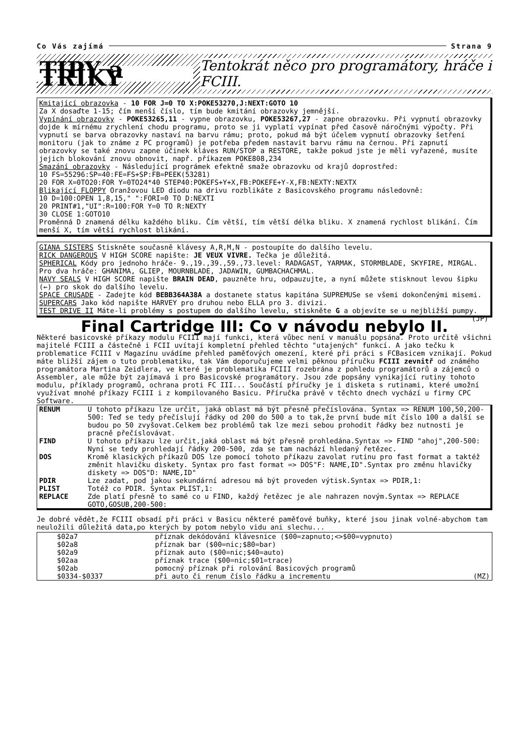Co Vás zajímá Strana 9
TIPY a TRIKY Tentokrát něco pro programátory, hráče i FCIII.
Kmitající obrazovka - 10 FOR J=0 TO X:POKE53270,J:NEXT:GOTO 10
Za X dosaďte 1-15; čím menší číslo, tím bude kmitání obrazovky jemnější.
Vypínání obrazovky - POKE53265,11 - vypne obrazovku, POKE53267,27 - zapne obrazovku. Při vypnutí obrazovky dojde k mírnému zrychlení chodu programu, proto se ji vyplatí vypínat před časově náročnými výpočty. Při vypnutí se barva obrazovky nastaví na barvu rámu; proto, pokud má být účelem vypnutí obrazovky šetření monitoru (jak to známe z PC programů) je potřeba předem nastavit barvu rámu na černou. Při zapnutí obrazovky se také znovu zapne účinek kláves RUN/STOP a RESTORE, takže pokud jste je měli vyřazené, musíte jejich blokování znovu obnovit, např. příkazem POKE808,234
Smazání obrazovky - Následující prográmek efektně smaže obrazovku od krajů doprostřed:
10 FS=55296:SP=40:FE=FS+SP:FB=PEEK(53281)
20 FOR X=0TO20:FOR Y=0TO24*40 STEP40:POKEFS+Y+X,FB:POKEFE+Y-X,FB:NEXTY:NEXTX
Blikající FLOPPY Oranžovou LED diodu na drivu rozblikáte z Basicovského programu následovně:
10 D=100:OPEN 1,8,15," ":FORI=0 TO D:NEXTI
20 PRINT#1,"UI":R=100:FOR Y=0 TO R:NEXTY
30 CLOSE 1:GOTO10
Proměnná D znamená délku každého bliku. Čím větší, tím větší délka bliku. X znamená rychlost blikání. Čím menší X, tím větší rychlost blikání.
GIANA SISTERS Stiskněte současně klávesy A,R,M,N - postoupíte do dalšího levelu.
RICK DANGEROUS V HIGH SCORE napište: JE VEUX VIVRE. Tečka je důležitá.
SPHERICAL Kódy pro jednoho hráče- 9.,19.,39.,59.,73.level: RADAGAST, YARMAK, STORMBLADE, SKYFIRE, MIRGAL. Pro dva hráče: GHANIMA, GLIEP, MOURNBLADE, JADAWIN, GUMBACHACHMAL.
NAVY SEALS V HIGH SCORE napište BRAIN DEAD, pauzněte hru, odpauzujte, a nyní můžete stisknout levou šipku (←) pro skok do dalšího levelu.
SPACE CRUSADE - Zadejte kód BEBB364A38A a dostanete status kapitána SUPREMUSe se všemi dokončenými misemi.
SUPERCARS Jako kód napište HARVEY pro druhou nebo ELLA pro 3. divizi.
TEST DRIVE II Máte-li problémy s postupem do dalšího levelu, stiskněte G a objevíte se u nejbližší pumpy. (JP)
Final Cartridge III: Co v návodu nebylo II.
Některé basicovské příkazy modulu FCIII mají funkci, která vůbec není v manuálu popsána. Proto určitě všichni majitelé FCIII a částečně i FCII uvítají kompletní přehled těchto "utajených" funkcí. A jako tečku k problematice FCIII v Magazínu uvádíme přehled paměťových omezení, které při práci s FCBasicem vznikají. Pokud máte bližší zájem o tuto problematiku, tak Vám doporučujeme velmi pěknou příručku FCIII zevnitř od známého programátora Martina Zeidlera, ve které je problematika FCIII rozebrána z pohledu programátorů a zájemců o Assembler, ale může být zajímavá i pro Basicovské programátory. Jsou zde popsány vynikající rutiny tohoto modulu, příklady programů, ochrana proti FC III... Součástí příručky je i disketa s rutinami, které umožní využívat mnohé příkazy FCIII i z kompilovaného Basicu. Příručka právě v těchto dnech vychází u firmy CPC Software.
| RENUM | U tohoto příkazu lze určit, jaká oblast má být přesně přečíslována. Syntax => RENUM 100,50,200-500: Teď se tedy přečíslují řádky od 200 do 500 a to tak,že první bude mít číslo 100 a další se budou po 50 zvyšovat.Celkem bez problémů tak lze mezi sebou prohodit řádky bez nutnosti je pracně přečíslovávat. |
| FIND | U tohoto příkazu lze určit,jaká oblast má být přesně prohledána.Syntax => FIND "ahoj",200-500: Nyní se tedy prohledají řádky 200-500, zda se tam nachází hledaný řetězec. |
| DOS | Kromě klasických příkazů DOS lze pomocí tohoto příkazu zavolat rutinu pro fast format a taktéž změnit hlavičku diskety. Syntax pro fast format => DOS"F: NAME,ID".Syntax pro změnu hlavičky diskety => DOS"D: NAME,ID" |
| PDIR | Lze zadat, pod jakou sekundární adresou má být proveden výtisk.Syntax => PDIR,1: |
| PLIST | Totéž co PDIR. Syntax PLIST,1: |
| REPLACE | Zde platí přesně to samé co u FIND, každý řetězec je ale nahrazen novým.Syntax => REPLACE GOTO,GOSUB,200-500: |
Je dobré vědět,že FCIII obsadí při práci v Basicu některé paměťové buňky, které jsou jinak volné-abychom tam neuložili důležitá data,po kterých by potom nebylo vidu ani slechu...
| $02a7 | příznak dekódování klávesnice ($00=zapnuto;<>$00=vypnuto) | |
| $02a8 | příznak bar ($00=nic;$80=bar) | |
| $02a9 | příznak auto ($00=nic;$40=auto) | |
| $02aa | příznak trace ($00=nic;$01=trace) | |
| $02ab | pomocný příznak při rolování Basicových programů | |
| $0334-$0337 | při auto či renum číslo řádku a incrementu | (MZ) |